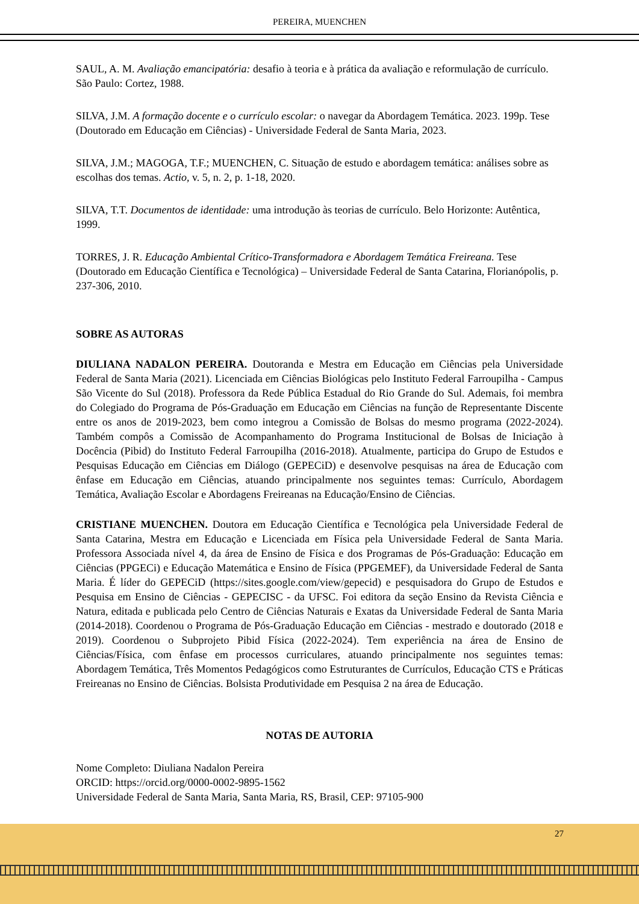PEREIRA, MUENCHEN
SAUL, A. M. Avaliação emancipatória: desafio à teoria e à prática da avaliação e reformulação de currículo. São Paulo: Cortez, 1988.
SILVA, J.M. A formação docente e o currículo escolar: o navegar da Abordagem Temática. 2023. 199p. Tese (Doutorado em Educação em Ciências) - Universidade Federal de Santa Maria, 2023.
SILVA, J.M.; MAGOGA, T.F.; MUENCHEN, C. Situação de estudo e abordagem temática: análises sobre as escolhas dos temas. Actio, v. 5, n. 2, p. 1-18, 2020.
SILVA, T.T. Documentos de identidade: uma introdução às teorias de currículo. Belo Horizonte: Autêntica, 1999.
TORRES, J. R. Educação Ambiental Crítico-Transformadora e Abordagem Temática Freireana. Tese (Doutorado em Educação Científica e Tecnológica) – Universidade Federal de Santa Catarina, Florianópolis, p. 237-306, 2010.
SOBRE AS AUTORAS
DIULIANA NADALON PEREIRA. Doutoranda e Mestra em Educação em Ciências pela Universidade Federal de Santa Maria (2021). Licenciada em Ciências Biológicas pelo Instituto Federal Farroupilha - Campus São Vicente do Sul (2018). Professora da Rede Pública Estadual do Rio Grande do Sul. Ademais, foi membra do Colegiado do Programa de Pós-Graduação em Educação em Ciências na função de Representante Discente entre os anos de 2019-2023, bem como integrou a Comissão de Bolsas do mesmo programa (2022-2024). Também compôs a Comissão de Acompanhamento do Programa Institucional de Bolsas de Iniciação à Docência (Pibid) do Instituto Federal Farroupilha (2016-2018). Atualmente, participa do Grupo de Estudos e Pesquisas Educação em Ciências em Diálogo (GEPECiD) e desenvolve pesquisas na área de Educação com ênfase em Educação em Ciências, atuando principalmente nos seguintes temas: Currículo, Abordagem Temática, Avaliação Escolar e Abordagens Freireanas na Educação/Ensino de Ciências.
CRISTIANE MUENCHEN. Doutora em Educação Científica e Tecnológica pela Universidade Federal de Santa Catarina, Mestra em Educação e Licenciada em Física pela Universidade Federal de Santa Maria. Professora Associada nível 4, da área de Ensino de Física e dos Programas de Pós-Graduação: Educação em Ciências (PPGECi) e Educação Matemática e Ensino de Física (PPGEMEF), da Universidade Federal de Santa Maria. É líder do GEPECiD (https://sites.google.com/view/gepecid) e pesquisadora do Grupo de Estudos e Pesquisa em Ensino de Ciências - GEPECISC - da UFSC. Foi editora da seção Ensino da Revista Ciência e Natura, editada e publicada pelo Centro de Ciências Naturais e Exatas da Universidade Federal de Santa Maria (2014-2018). Coordenou o Programa de Pós-Graduação Educação em Ciências - mestrado e doutorado (2018 e 2019). Coordenou o Subprojeto Pibid Física (2022-2024). Tem experiência na área de Ensino de Ciências/Física, com ênfase em processos curriculares, atuando principalmente nos seguintes temas: Abordagem Temática, Três Momentos Pedagógicos como Estruturantes de Currículos, Educação CTS e Práticas Freireanas no Ensino de Ciências. Bolsista Produtividade em Pesquisa 2 na área de Educação.
NOTAS DE AUTORIA
Nome Completo: Diuliana Nadalon Pereira
ORCID: https://orcid.org/0000-0002-9895-1562
Universidade Federal de Santa Maria, Santa Maria, RS, Brasil, CEP: 97105-900
27